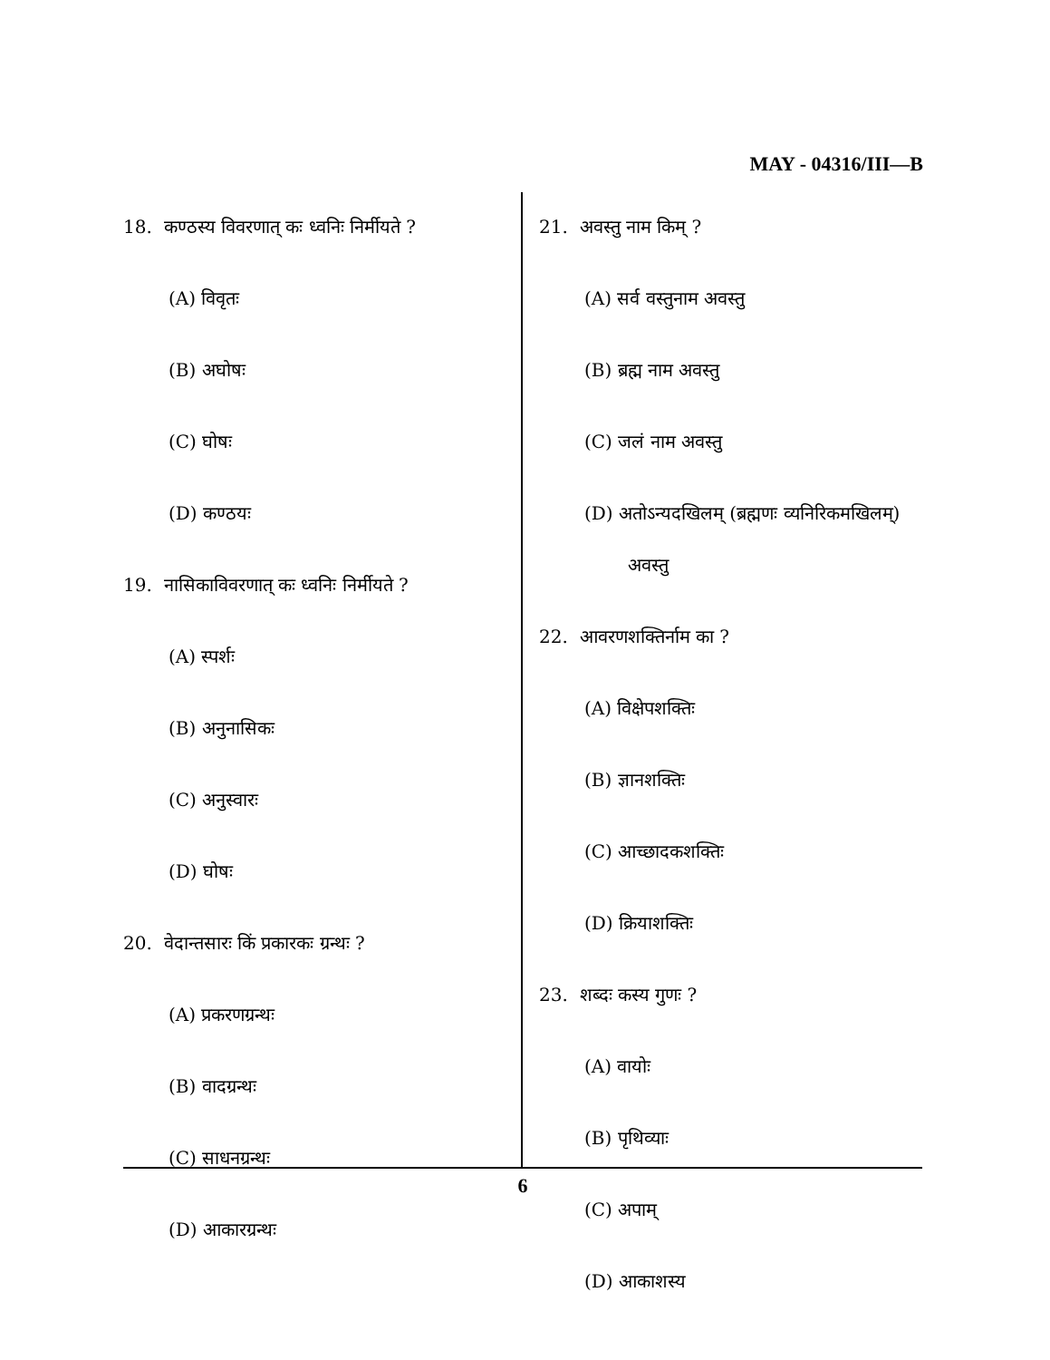MAY - 04316/III—B
18. कण्ठस्य विवरणात् कः ध्वनिः निर्मीयते ?
(A) विवृतः
(B) अघोषः
(C) घोषः
(D) कण्ठयः
19. नासिकाविवरणात् कः ध्वनिः निर्मीयते ?
(A) स्पर्शः
(B) अनुनासिकः
(C) अनुस्वारः
(D) घोषः
20. वेदान्तसारः किं प्रकारकः ग्रन्थः ?
(A) प्रकरणग्रन्थः
(B) वादग्रन्थः
(C) साधनग्रन्थः
(D) आकारग्रन्थः
21. अवस्तु नाम किम् ?
(A) सर्व वस्तुनाम अवस्तु
(B) ब्रह्म नाम अवस्तु
(C) जलं नाम अवस्तु
(D) अतोऽन्यदखिलम् (ब्रह्मणः व्यनिरिकमखिलम्)
अवस्तु
22. आवरणशक्तिर्नाम का ?
(A) विक्षेपशक्तिः
(B) ज्ञानशक्तिः
(C) आच्छादकशक्तिः
(D) क्रियाशक्तिः
23. शब्दः कस्य गुणः ?
(A) वायोः
(B) पृथिव्याः
(C) अपाम्
(D) आकाशस्य
6